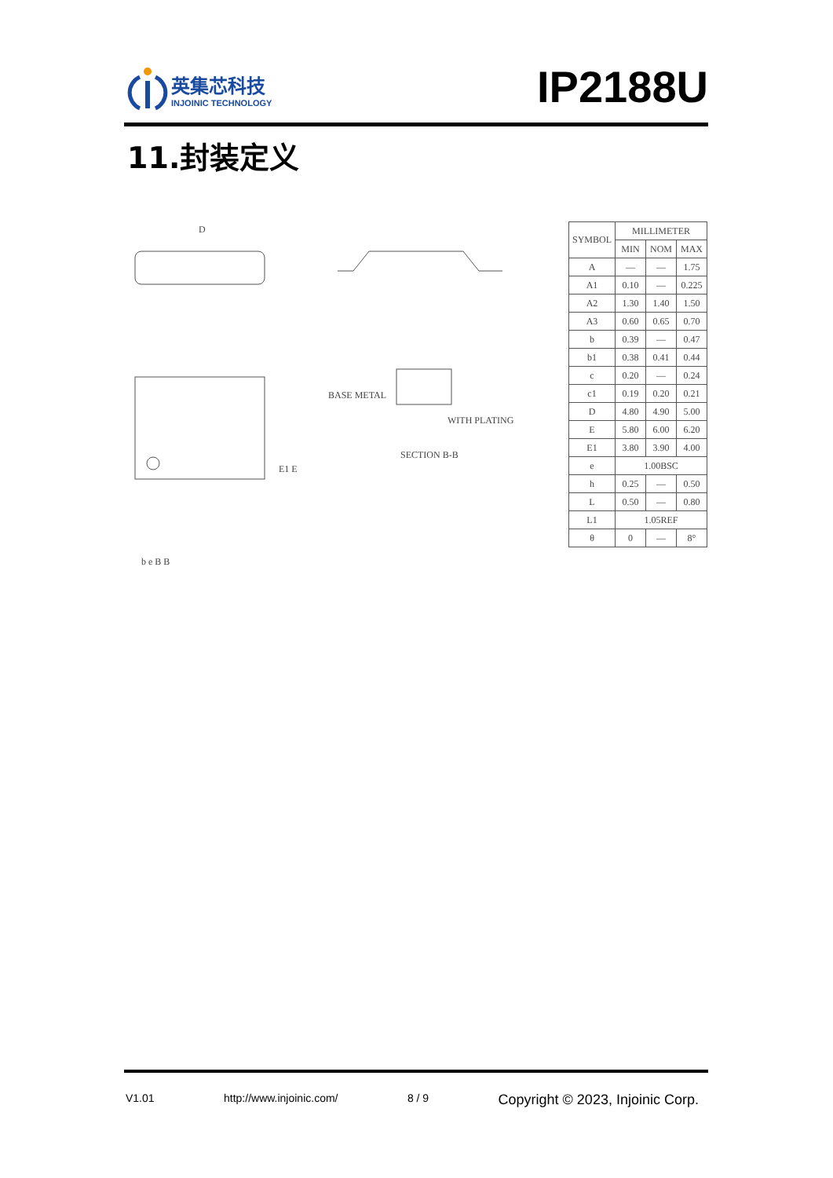英集芯科技
INJOINIC TECHNOLOGY
IP2188U
11.封装定义
D
BASE METAL
WITH PLATING
SECTION B-B
E1 E
b e B B
| SYMBOL | MILLIMETER | | |
| --- | --- | --- | --- |
| | MIN | NOM | MAX |
| A | — | — | 1.75 |
| A1 | 0.10 | — | 0.225 |
| A2 | 1.30 | 1.40 | 1.50 |
| A3 | 0.60 | 0.65 | 0.70 |
| b | 0.39 | — | 0.47 |
| b1 | 0.38 | 0.41 | 0.44 |
| c | 0.20 | — | 0.24 |
| c1 | 0.19 | 0.20 | 0.21 |
| D | 4.80 | 4.90 | 5.00 |
| E | 5.80 | 6.00 | 6.20 |
| E1 | 3.80 | 3.90 | 4.00 |
| e | 1.00BSC | | |
| h | 0.25 | — | 0.50 |
| L | 0.50 | — | 0.80 |
| L1 | 1.05REF | | |
| θ | 0 | — | 8° |
V1.01 http://www.injoinic.com/ 8 / 9 Copyright © 2023, Injoinic Corp.